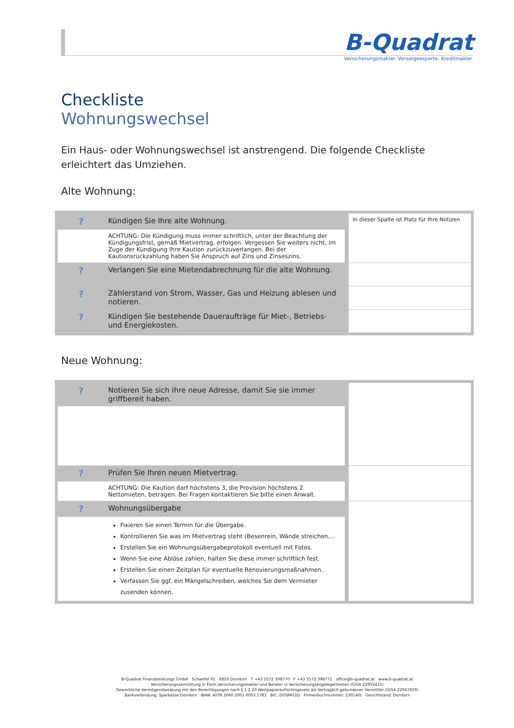B-Quadrat
Versicherungsmakler. Vorsorgeexperte. Kreditmakler.
Checkliste
Wohnungswechsel
Ein Haus- oder Wohnungswechsel ist anstrengend. Die folgende Checkliste erleichtert das Umziehen.
Alte Wohnung:
| ? | Kündigen Sie Ihre alte Wohnung. | In dieser Spalte ist Platz für Ihre Notizen |
| | ACHTUNG: Die Kündigung muss immer schriftlich, unter der Beachtung der Kündigungsfrist, gemäß Mietvertrag, erfolgen. Vergessen Sie weiters nicht, im Zuge der Kündigung Ihre Kaution zurückzuverlangen. Bei der Kautionsrückzahlung haben Sie Anspruch auf Zins und Zinseszins. | |
| ? | Verlangen Sie eine Mietendabrechnung für die alte Wohnung. | |
| ? | Zählerstand von Strom, Wasser, Gas und Heizung ablesen und notieren. | |
| ? | Kündigen Sie bestehende Daueraufträge für Miet-, Betriebs- und Energiekosten. | |
Neue Wohnung:
| ? | Notieren Sie sich Ihre neue Adresse, damit Sie sie immer griffbereit haben. | |
| ? | Prüfen Sie Ihren neuen Mietvertrag. | |
| | ACHTUNG: Die Kaution darf höchstens 3, die Provision höchstens 2 Nettomieten, betragen. Bei Fragen kontaktieren Sie bitte einen Anwalt. | |
| ? | Wohnungsübergabe | |
| | Fixieren Sie einen Termin für die Übergabe. Kontrollieren Sie was im Mietvertrag steht (Besenrein, Wände streichen,... Erstellen Sie ein Wohnungsübergabeprotokoll eventuell mit Fotos. Wenn Sie eine Ablöse zahlen, halten Sie diese immer schriftlich fest. Erstellen Sie einen Zeitplan für eventuelle Renovierungsmaßnahmen. Verfassen Sie ggf. ein Mängelschreiben, welches Sie dem Vermieter zusenden können. | |
B-Quadrat Finanzberatungs GmbH Schwefel 91 6850 Dornbirn T +43 5572 398770 F +43 5572 398771 office@b-quadrat.at www.b-quadrat.at
Versicherungsvermittlung in Form Versicherungsmakler und Berater in Versicherungsangelegenheiten (GISA 22955425)
Gewerbliche Vermögensberatung mit den Berechtigungen nach § 1 Z 20 Wertpapieraufsichtsgesetz als Vertraglich gebundener Vermittler (GISA 22947659)
Bankverbindung: Sparkasse Dornbirn IBAN: AT09 2060 2001 0003 5781 BIC: DOSPAT2D Firmenbuchnummer: 230140t Gerichtstand: Dornbirn